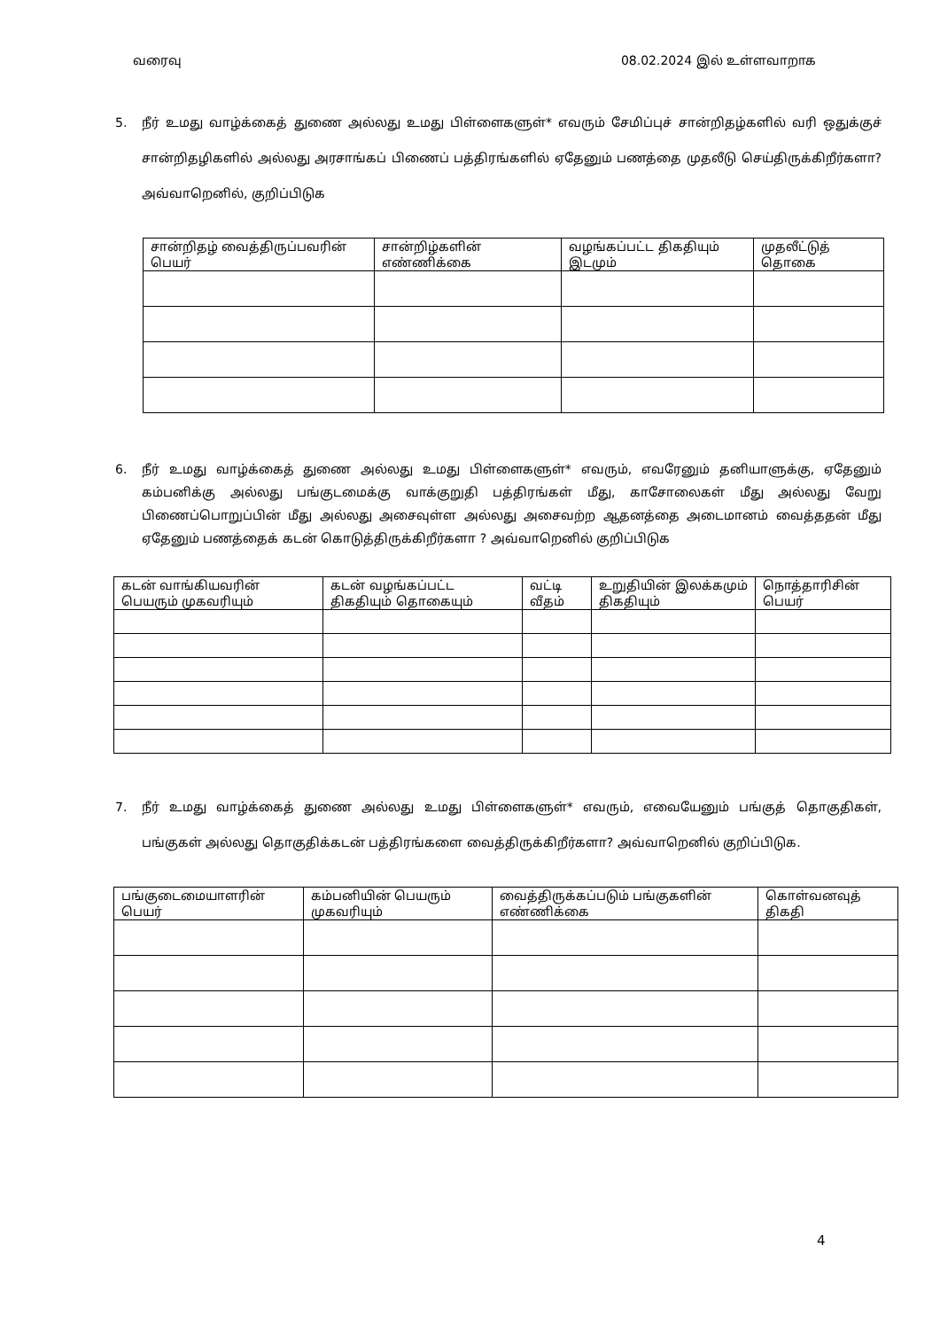வரைவு 08.02.2024 இல் உள்ளவாறாக
5. நீர் உமது வாழ்க்கைத் துணை அல்லது உமது பிள்ளைகளுள்* எவரும் சேமிப்புச் சான்றிதழ்களில் வரி ஒதுக்குச் சான்றிதழிகளில் அல்லது அரசாங்கப் பிணைப் பத்திரங்களில் ஏதேனும் பணத்தை முதலீடு செய்திருக்கிறீர்களா? அவ்வாறெனில், குறிப்பிடுக
| சான்றிதழ் வைத்திருப்பவரின் பெயர் | சான்றிழ்களின் எண்ணிக்கை | வழங்கப்பட்ட திகதியும் இடமும் | முதலீட்டுத் தொகை |
| --- | --- | --- | --- |
6. நீர் உமது வாழ்க்கைத் துணை அல்லது உமது பிள்ளைகளுள்* எவரும், எவரேனும் தனியாளுக்கு, ஏதேனும் கம்பனிக்கு அல்லது பங்குடமைக்கு வாக்குறுதி பத்திரங்கள் மீது, காசோலைகள் மீது அல்லது வேறு பிணைப்பொறுப்பின் மீது அல்லது அசைவுள்ள அல்லது அசைவற்ற ஆதனத்தை அடைமானம் வைத்ததன் மீது ஏதேனும் பணத்தைக் கடன் கொடுத்திருக்கிறீர்களா ? அவ்வாறெனில் குறிப்பிடுக
| கடன் வாங்கியவரின் பெயரும் முகவரியும் | கடன் வழங்கப்பட்ட திகதியும் தொகையும் | வட்டி வீதம் | உறுதியின் இலக்கமும் திகதியும் | நொத்தாரிசின் பெயர் |
| --- | --- | --- | --- | --- |
7. நீர் உமது வாழ்க்கைத் துணை அல்லது உமது பிள்ளைகளுள்* எவரும், எவையேனும் பங்குத் தொகுதிகள், பங்குகள் அல்லது தொகுதிக்கடன் பத்திரங்களை வைத்திருக்கிறீர்களா? அவ்வாறெனில் குறிப்பிடுக.
| பங்குடைமையாளரின் பெயர் | கம்பனியின் பெயரும் முகவரியும் | வைத்திருக்கப்படும் பங்குகளின் எண்ணிக்கை | கொள்வனவுத் திகதி |
| --- | --- | --- | --- |
4